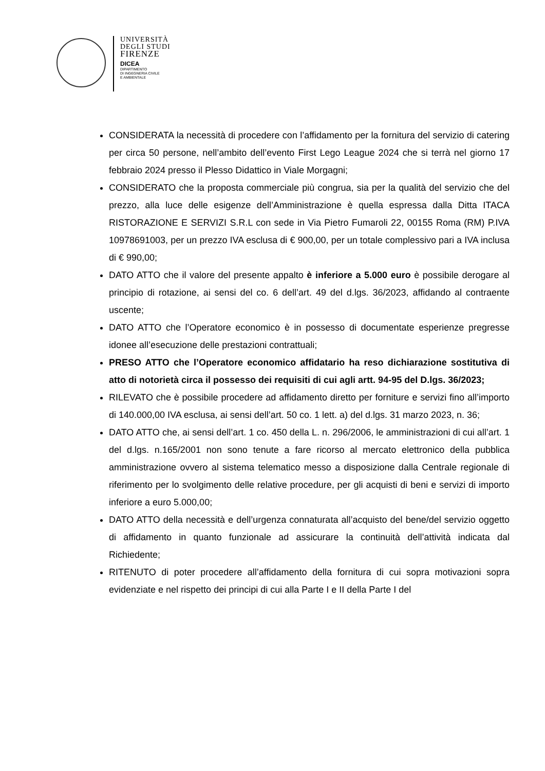UNIVERSITÀ
DEGLI STUDI
FIRENZE
DICEA
DIPARTIMENTO
DI INGEGNERIA CIVILE
E AMBIENTALE
CONSIDERATA la necessità di procedere con l’affidamento per la fornitura del servizio di catering per circa 50 persone, nell’ambito dell’evento First Lego League 2024 che si terrà nel giorno 17 febbraio 2024 presso il Plesso Didattico in Viale Morgagni;
CONSIDERATO che la proposta commerciale più congrua, sia per la qualità del servizio che del prezzo, alla luce delle esigenze dell’Amministrazione è quella espressa dalla Ditta ITACA RISTORAZIONE E SERVIZI S.R.L con sede in Via Pietro Fumaroli 22, 00155 Roma (RM) P.IVA 10978691003, per un prezzo IVA esclusa di € 900,00, per un totale complessivo pari a IVA inclusa di € 990,00;
DATO ATTO che il valore del presente appalto è inferiore a 5.000 euro è possibile derogare al principio di rotazione, ai sensi del co. 6 dell’art. 49 del d.lgs. 36/2023, affidando al contraente uscente;
DATO ATTO che l’Operatore economico è in possesso di documentate esperienze pregresse idonee all’esecuzione delle prestazioni contrattuali;
PRESO ATTO che l’Operatore economico affidatario ha reso dichiarazione sostitutiva di atto di notorietà circa il possesso dei requisiti di cui agli artt. 94-95 del D.lgs. 36/2023;
RILEVATO che è possibile procedere ad affidamento diretto per forniture e servizi fino all’importo di 140.000,00 IVA esclusa, ai sensi dell’art. 50 co. 1 lett. a) del d.lgs. 31 marzo 2023, n. 36;
DATO ATTO che, ai sensi dell’art. 1 co. 450 della L. n. 296/2006, le amministrazioni di cui all’art. 1 del d.lgs. n.165/2001 non sono tenute a fare ricorso al mercato elettronico della pubblica amministrazione ovvero al sistema telematico messo a disposizione dalla Centrale regionale di riferimento per lo svolgimento delle relative procedure, per gli acquisti di beni e servizi di importo inferiore a euro 5.000,00;
DATO ATTO della necessità e dell’urgenza connaturata all’acquisto del bene/del servizio oggetto di affidamento in quanto funzionale ad assicurare la continuità dell’attività indicata dal Richiedente;
RITENUTO di poter procedere all’affidamento della fornitura di cui sopra motivazioni sopra evidenziate e nel rispetto dei principi di cui alla Parte I e II della Parte I del